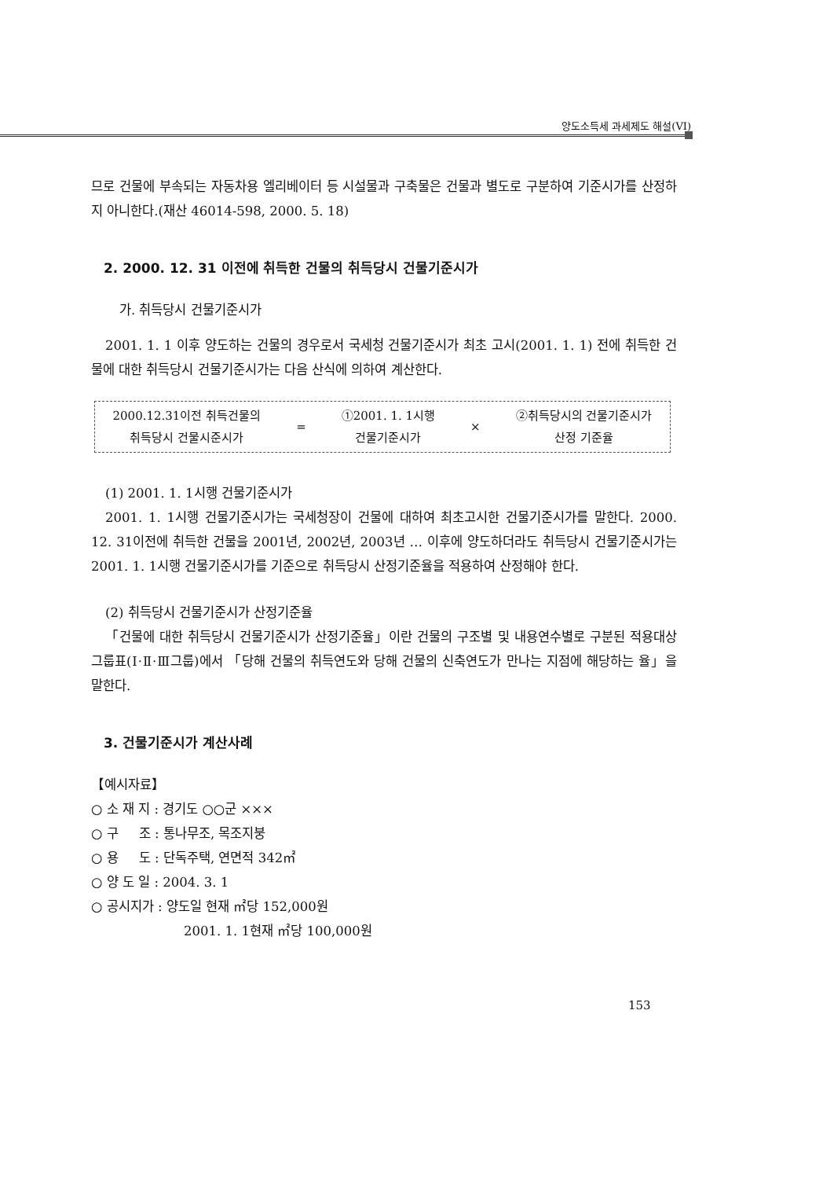양도소득세 과세제도 해설(VI)
므로 건물에 부속되는 자동차용 엘리베이터 등 시설물과 구축물은 건물과 별도로 구분하여 기준시가를 산정하지 아니한다.(재산 46014-598, 2000. 5. 18)
2. 2000. 12. 31 이전에 취득한 건물의 취득당시 건물기준시가
가. 취득당시 건물기준시가
2001. 1. 1 이후 양도하는 건물의 경우로서 국세청 건물기준시가 최초 고시(2001. 1. 1) 전에 취득한 건물에 대한 취득당시 건물기준시가는 다음 산식에 의하여 계산한다.
2000.12.31이전 취득건물의
취득당시 건물시준시가
=
①2001. 1. 1시행
건물기준시가
×
②취득당시의 건물기준시가
산정 기준율
(1) 2001. 1. 1시행 건물기준시가
2001. 1. 1시행 건물기준시가는 국세청장이 건물에 대하여 최초고시한 건물기준시가를 말한다. 2000. 12. 31이전에 취득한 건물을 2001년, 2002년, 2003년 … 이후에 양도하더라도 취득당시 건물기준시가는 2001. 1. 1시행 건물기준시가를 기준으로 취득당시 산정기준율을 적용하여 산정해야 한다.
(2) 취득당시 건물기준시가 산정기준율
「건물에 대한 취득당시 건물기준시가 산정기준율」이란 건물의 구조별 및 내용연수별로 구분된 적용대상 그룹표(Ⅰ·Ⅱ·Ⅲ그룹)에서 「당해 건물의 취득연도와 당해 건물의 신축연도가 만나는 지점에 해당하는 율」을 말한다.
3. 건물기준시가 계산사례
【예시자료】
○ 소 재 지 : 경기도 ○○군 ×××
○ 구 조 : 통나무조, 목조지붕
○ 용 도 : 단독주택, 연면적 342㎡
○ 양 도 일 : 2004. 3. 1
○ 공시지가 : 양도일 현재 ㎡당 152,000원
2001. 1. 1현재 ㎡당 100,000원
153